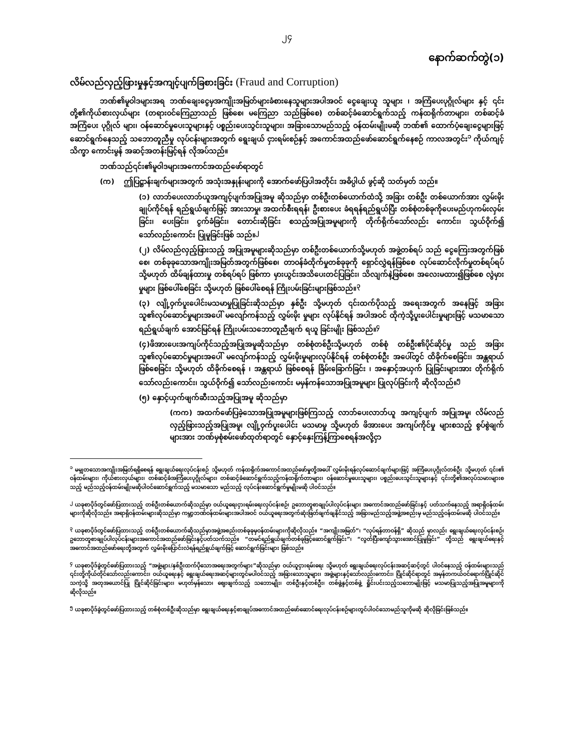၂၄
နောက်ဆက်တွဲ(၁)
လိမ်လည်လှည့်ဖြားမှုနှင့်အကျင့်ပျက်ခြစားခြင်း (Fraud and Corruption)
ဘဏ်၏မူဝါဒများအရ ဘဏ်ချေးငွေမှအကျိုးအမြတ်များခံစားနေသူများအပါအဝင် ငွေချေးယူ သူများ ၊ အကြံပေးပုဂ္ဂိုလ်များ နှင့် ၎င်းတို့၏ကိုယ်စားလှယ်များ (တရားဝင်ကြေညာသည် ဖြစ်စေ၊ မကြေညာ သည်ဖြစ်စေ) တစ်ဆင့်ခံဆောင်ရွက်သည့် ကန်ထရိုက်တာများ၊ တစ်ဆင့်ခံအကြံပေး ပုဂ္ဂိုလ် များ၊ ဝန်ဆောင်မှုပေးသူများနှင့် ပစ္စည်းပေးသွင်းသူများ၊ အခြားသောမည်သည့် ဝန်ထမ်းမျိုးမဆို ဘဏ်၏ ထောက်ပံ့ချေးငွေများဖြင့် ဆောင်ရွက်နေသည့် သဘောတူညီမှု လုပ်ငန်းများအတွက် ရွေးချယ် ငှားရမ်းစဉ်နှင့် အကောင်အထည်ဖော်ဆောင်ရွက်နေစဉ် ကာလအတွင်း<sup>၁</sup> ကိုယ်ကျင့်သိက္ခာ ကောင်းမွန် အဆင့်အတန်းမြင့်ရန် လိုအပ်သည်။
ဘဏ်သည်၎င်း၏မူဝါဒများအကောင်အထည်ဖော်ရာတွင်
(က) ဤပြဋ္ဌာန်းချက်များအတွက် အသုံးအနှုန်းများကို အောက်ဖော်ပြပါအတိုင်း အဓိပ္ပါယ် ဖွင့်ဆို သတ်မှတ် သည်။
(၁) လာဘ်ပေးလာဘ်ယူအကျင့်ပျက်အပြုအမူ ဆိုသည်မှာ တစ်ဦးတစ်ယောက်ထံသို့ အခြား တစ်ဦး တစ်ယောက်အား လွှမ်းမိုးချုပ်ကိုင်ရန် ရည်ရွယ်ချက်ဖြင့် အားသာမှု၊ အထက်စီးရရန်၊ ဦးစားပေး ခံရရန်ရည်ရွယ်ပြီး တစ်စုံတစ်ခုကိုပေးမည်ဟုကမ်းလှမ်းခြင်း၊ ပေးခြင်း၊ ငွက်ခံခြင်း၊ တောင်းဆိုခြင်း စသည့်အပြုအမူများကို တိုက်ရိုက်သော်လည်း ကောင်း၊ သွယ်ဝိုက်၍ သော်လည်းကောင်း ပြုမူခြင်းဖြစ် သည်။<sup>၂</sup>
(၂) လိမ်လည်လှည့်ဖြားသည့် အပြုအမူများဆိုသည်မှာ တစ်ဦးတစ်ယောက်သို့မဟုတ် အဖွဲ့တစ်ရပ် သည် ငွေကြေးအတွက်ဖြစ်စေ၊ တစ်ခုခုသောအကျိုးအမြတ်အတွက်ဖြစ်စေ၊ တာဝန်ခံထိုက်မှုတစ်ခုခုကို ရှောင်လွှဲရန်ဖြစ်စေ လုပ်ဆောင်လိုက်မှုတစ်ရပ်ရပ် သို့မဟုတ် ထိမ်ချန်ထားမှု တစ်ရပ်ရပ် ဖြစ်ကာ မှားယွင်းအသိပေးတင်ပြခြင်း၊ သိလျက်နဲ့ဖြစ်စေ၊ အလေးမထား၍ဖြစ်စေ လွဲမှားမှုများ ဖြစ်ပေါ်စေခြင်း သို့မဟုတ် ဖြစ်ပေါ်စေရန် ကြိုးပမ်းခြင်းများဖြစ်သည်။<sup>၃</sup>
(၃) လျို့ဝှက်ပူးပေါင်းမသမာမှုပြုခြင်းဆိုသည်မှာ နှစ်ဦး သို့မဟုတ် ၎င်းထက်ပိုသည့် အရေးအတွက် အနေဖြင့် အခြားသူ၏လုပ်ဆောင်မှုများအပေါ် မလျော်ကန်သည့် လွှမ်းမိုး မှုများ လုပ်နိုင်ရန် အပါအဝင် ထိုကဲ့သို့ပူးပေါင်းမှုများဖြင့် မသမာသော ရည်ရွယ်ချက် အောင်မြင်ရန် ကြိုးပမ်းသဘောတူညီချက် ရယူ ခြင်းမျိုး ဖြစ်သည်။<sup>၄</sup>
(၄)ဖိအားပေးအကျပ်ကိုင်သည့်အပြုအမူဆိုသည်မှာ တစ်စုံတစ်ဦးသို့မဟုတ် တစ်စုံ တစ်ဦး၏ပိုင်ဆိုင်မှု သည် အခြားသူ၏လုပ်ဆောင်မှုများအပေါ် မလျော်ကန်သည့် လွှမ်းမိုးမှုများလုပ်နိုင်ရန် တစ်စုံတစ်ဦး အပေါ်တွင် ထိခိုက်စေခြင်း၊ အန္တရာယ်ဖြစ်စေခြင်း သို့မဟုတ် ထိခိုက်စေရန် ၊ အန္တရာယ် ဖြစ်စေရန် ခြိမ်းခြောက်ခြင်း ၊ အနှောင့်အယှက် ပြုခြင်းများအား တိုက်ရိုက်သော်လည်းကောင်း၊ သွယ်ဝိုက်၍ သော်လည်းကောင်း မမှန်ကန်သောအပြုအမူများ ပြုလုပ်ခြင်းကို ဆိုလိုသည်။<sup>၅</sup>
(၅) နှောင့်ယှက်ဖျက်ဆီးသည့်အပြုအမူ ဆိုသည်မှာ
(ကက) အထက်ဖော်ပြခဲ့သောအပြုအမူများဖြစ်ကြသည့် လာဘ်ပေးလာဘ်ယူ အကျင့်ပျက် အပြုအမူ၊ လိမ်လည်လှည့်ဖြားသည့်အပြုအမူ၊ လျို့ဝှက်ပူးပေါင်း မသမာမှု သို့မဟုတ် ဖိအားပေး အကျပ်ကိုင်မှု များစသည့် စွပ်စွဲချက်များအား ဘဏ်မှစုံစမ်းဖော်ထုတ်ရာတွင် နှောင့်နှေးကြန့်ကြာစေရန်အလို့ငှာ
<sup>၁</sup> မမျှတသောအကျိုးအမြတ်ရရှိစေရန် ရွေးချယ်ရေးလုပ်ငန်းစဉ် သို့မဟုတ် ကန်ထရိုက်အကောင်အထည်ဖော်မှုတို့အပေါ် လွှမ်းမိုးရန်လုပ်ဆောင်ချက်များဖြင့် အကြံပေးပုဂ္ဂိုလ်တစ်ဦး သို့မဟုတ် ၎င်း၏ ဝန်ထမ်းများ၊ ကိုယ်စားလှယ်များ၊ တစ်ဆင့်ခံအကြံပေးပုဂ္ဂိုလ်များ၊ တစ်ဆင့်ခံဆောင်ရွက်သည့်ကန်ထရိုက်တာများ၊ ဝန်ဆောင်မှုပေးသူများ၊ ပစ္စည်းပေးသွင်းသူများနှင့် ၎င်းတို့၏အလုပ်သမားများစသည့် မည်သည့်ဝန်ထမ်းမျိုးမဆိုပါဝင်ဆောင်ရွက်သည့် မသမာသော မည်သည့် လုပ်ငန်းဆောင်ရွက်မှုမျိုးမဆို ပါဝင်သည်။
<sup>၂</sup> ယခုစာပိုဒ်တွင်ဖော်ပြထားသည့် တစ်ဦးတစ်ယောက်ဆိုသည်မှာ ဝယ်ယူရေးငှားရမ်းရေးလုပ်ငန်းစဉ်၊ ဥဘောတူစာချုပ်ပါလုပ်ငန်းများ အကောင်အထည်ဖော်ခြင်းနှင့် ပတ်သက်နေသည့် အရာရှိဝန်ထမ်းများကိုဆိုလိုသည်။ အရာရှိဝန်ထမ်းများဆိုသည်မှာ ကမ္ဘာ့ဘဏ်ဝန်ထမ်းများအပါအဝင် ဝယ်ယူရေးအတွက်ဆုံးဖြတ်ချက်ချနိုင်သည့် အခြားမည်သည့်အဖွဲ့အစည်းမှ မည်သည့်ဝန်ထမ်းမဆို ပါဝင်သည်။
<sup>၃</sup> ယခုစာပိုဒ်တွင်ဖော်ပြထားသည့် တစ်ဦးတစ်ယောက်ဆိုသည်မှာအဖွဲ့အစည်းတစ်ခုခုမှဝန်ထမ်းများကိုဆိုလိုသည်။ “အကျိုးအမြတ်”၊ “လုပ်ရန်တာဝန်ရှိ” ဆိုသည် မှာလည်း ရွေးချယ်ရေးလုပ်ငန်းစဉ်၊ ဥဘောတူစာချုပ်ပါလုပ်ငန်းများအကောင်အထည်ဖော်ခြင်းနှင့်ပတ်သက်သည်။ “တမင်ရည်ရွယ်ချက်တစ်ခုဖြင့်ဆောင်ရွက်ခြင်း”၊ “လွတ်ပြီးကျော်သွားအောင်ပြုမူခြင်း” တို့သည် ရွေးချယ်ရေးနှင့် အကောင်အထည်ဖော်ရေးတို့အတွက် လွှမ်းမိုးပြောင်းလဲရန်ရည်ရွယ်ချက်ဖြင့် ဆောင်ရွက်ခြင်းများ ဖြစ်သည်။
<sup>၄</sup> ယခုစာပိုဒ်ခွဲတွင်ဖော်ပြထားသည့် “အဖွဲ့များ/နှစ်ဦးထက်ပိုသောအရေးအတွက်များ”ဆိုသည်မှာ ဝယ်ယူငှားရမ်းရေး သို့မဟုတ် ရွေးချယ်ရေးလုပ်ငန်းအဆင့်ဆင့်တွင် ပါဝင်နေသည့် ဝန်ထမ်းများသည် ၎င်းတို့ကိုယ်တိုင်သော်လည်းကောင်း၊ ဝယ်ယူရေးနှင့် ရွေးချယ်ရေးအဆင့်များတွင်မပါဝင်သည့် အခြားသောသူများ၊ အဖွဲ့များနှင့်သော်လည်းကောင်း၊ ပြိုင်ဆိုင်ရာတွင် အမှန်တကယ်ဝင်ရောက်ပြိုင်ဆိုင်သကဲ့သို့ အတုအယောင်ပြု ပြိုင်ဆိုင်ခြင်းများ၊ မဟုတ်မှန်သော၊ ဈေးဖျက်သည့် သဘောမျိုး၊ တစ်ဦးနှင့်တစ်ဦး၊ တစ်ဖွဲ့နှင့်တစ်ဖွဲ့ ရှိုင်းပင်းသည့်သဘောမျိုးဖြင့် မသမာပြုသည့်အပြုအမူများကို ဆိုလိုသည်။
<sup>၅</sup> ယခုစာပိုဒ်ခွဲတွင်ဖော်ပြထားသည့် တစ်စုံတစ်ဦးဆိုသည်မှာ ရွေးချယ်ရေးနှင့်စာချုပ်အကောင်အထည်ဖော်ဆောင်ရေးလုပ်ငန်းစဉ်များတွင်ပါဝင်သောမည်သူကိုမဆို ဆိုလိုခြင်းဖြစ်သည်။